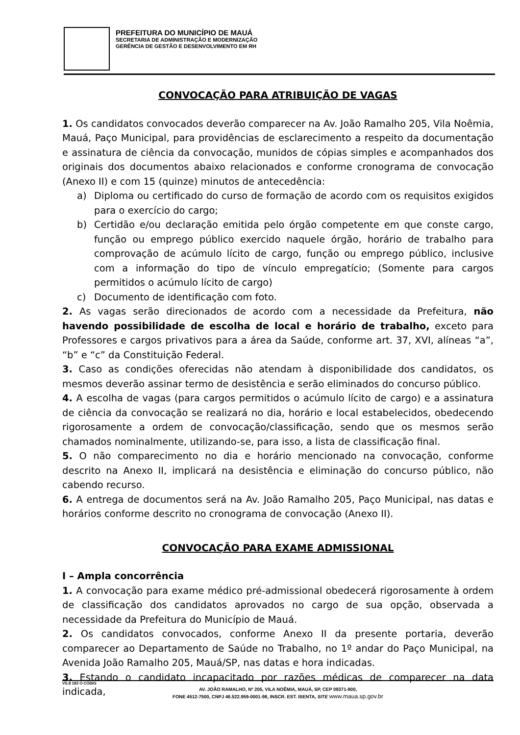PREFEITURA DO MUNICÍPIO DE MAUÁ
SECRETARIA DE ADMINISTRAÇÃO E MODERNIZAÇÃO
GERÊNCIA DE GESTÃO E DESENVOLVIMENTO EM RH
CONVOCAÇÃO PARA ATRIBUIÇÃO DE VAGAS
1. Os candidatos convocados deverão comparecer na Av. João Ramalho 205, Vila Noêmia, Mauá, Paço Municipal, para providências de esclarecimento a respeito da documentação e assinatura de ciência da convocação, munidos de cópias simples e acompanhados dos originais dos documentos abaixo relacionados e conforme cronograma de convocação (Anexo II) e com 15 (quinze) minutos de antecedência:
a) Diploma ou certificado do curso de formação de acordo com os requisitos exigidos para o exercício do cargo;
b) Certidão e/ou declaração emitida pelo órgão competente em que conste cargo, função ou emprego público exercido naquele órgão, horário de trabalho para comprovação de acúmulo lícito de cargo, função ou emprego público, inclusive com a informação do tipo de vínculo empregatício; (Somente para cargos permitidos o acúmulo lícito de cargo)
c) Documento de identificação com foto.
2. As vagas serão direcionados de acordo com a necessidade da Prefeitura, não havendo possibilidade de escolha de local e horário de trabalho, exceto para Professores e cargos privativos para a área da Saúde, conforme art. 37, XVI, alíneas “a”, “b” e “c” da Constituição Federal.
3. Caso as condições oferecidas não atendam à disponibilidade dos candidatos, os mesmos deverão assinar termo de desistência e serão eliminados do concurso público.
4. A escolha de vagas (para cargos permitidos o acúmulo lícito de cargo) e a assinatura de ciência da convocação se realizará no dia, horário e local estabelecidos, obedecendo rigorosamente a ordem de convocação/classificação, sendo que os mesmos serão chamados nominalmente, utilizando-se, para isso, a lista de classificação final.
5. O não comparecimento no dia e horário mencionado na convocação, conforme descrito na Anexo II, implicará na desistência e eliminação do concurso público, não cabendo recurso.
6. A entrega de documentos será na Av. João Ramalho 205, Paço Municipal, nas datas e horários conforme descrito no cronograma de convocação (Anexo II).
CONVOCAÇÃO PARA EXAME ADMISSIONAL
I – Ampla concorrência
1. A convocação para exame médico pré-admissional obedecerá rigorosamente à ordem de classificação dos candidatos aprovados no cargo de sua opção, observada a necessidade da Prefeitura do Município de Mauá.
2. Os candidatos convocados, conforme Anexo II da presente portaria, deverão comparecer ao Departamento de Saúde no Trabalho, no 1º andar do Paço Municipal, na Avenida João Ramalho 205, Mauá/SP, nas datas e hora indicadas.
3. Estando o candidato incapacitado por razões médicas de comparecer na data indicada,
VS.8 183 O CÓDIG
AV. JOÃO RAMALHO, Nº 205, VILA NOÊMIA, MAUÁ, SP, CEP 09371-900,
FONE 4512-7500, CNPJ 46.522.959-0001-98, INSCR. EST. ISENTA, SITE www.maua.sp.gov.br